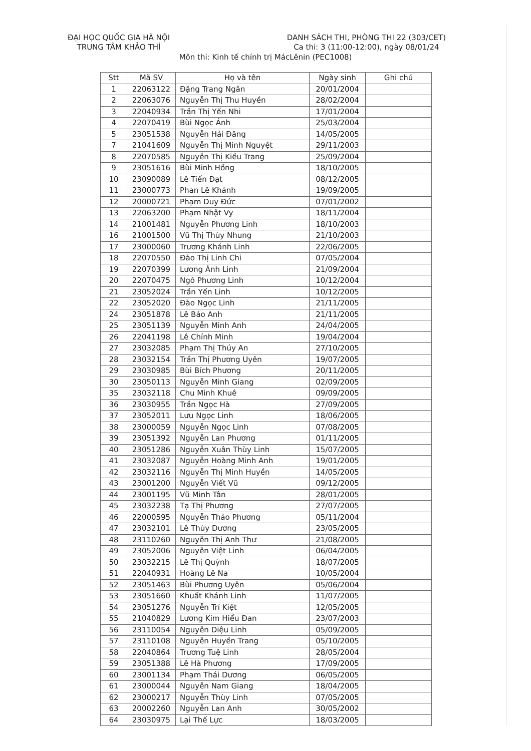ĐẠI HỌC QUỐC GIA HÀ NỘI
TRUNG TÂM KHẢO THÍ
DANH SÁCH THI, PHÒNG THI 22 (303/CET)
Ca thi: 3 (11:00-12:00), ngày 08/01/24
Môn thi: Kinh tế chính trị MácLênin (PEC1008)
| Stt | Mã SV | Họ và tên | Ngày sinh | Ghi chú |
| --- | --- | --- | --- | --- |
| 1 | 22063122 | Đặng Trang Ngân | 20/01/2004 | |
| 2 | 22063076 | Nguyễn Thị Thu Huyền | 28/02/2004 | |
| 3 | 22040934 | Trần Thị Yến Nhi | 17/01/2004 | |
| 4 | 22070419 | Bùi Ngọc Ánh | 25/03/2004 | |
| 5 | 23051538 | Nguyễn Hải Đăng | 14/05/2005 | |
| 7 | 21041609 | Nguyễn Thị Minh Nguyệt | 29/11/2003 | |
| 8 | 22070585 | Nguyễn Thị Kiều Trang | 25/09/2004 | |
| 9 | 23051616 | Bùi Minh Hồng | 18/10/2005 | |
| 10 | 23090089 | Lê Tiến Đạt | 08/12/2005 | |
| 11 | 23000773 | Phan Lê Khánh | 19/09/2005 | |
| 12 | 20000721 | Phạm Duy Đức | 07/01/2002 | |
| 13 | 22063200 | Phạm Nhật Vy | 18/11/2004 | |
| 14 | 21001481 | Nguyễn Phương Linh | 18/10/2003 | |
| 16 | 21001500 | Vũ Thị Thùy Nhung | 21/10/2003 | |
| 17 | 23000060 | Trương Khánh Linh | 22/06/2005 | |
| 18 | 22070550 | Đào Thị Linh Chi | 07/05/2004 | |
| 19 | 22070399 | Lương Ánh Linh | 21/09/2004 | |
| 20 | 22070475 | Ngô Phương Linh | 10/12/2004 | |
| 21 | 23052024 | Trần Yến Linh | 10/12/2005 | |
| 22 | 23052020 | Đào Ngọc Linh | 21/11/2005 | |
| 24 | 23051878 | Lê Bảo Anh | 21/11/2005 | |
| 25 | 23051139 | Nguyễn Minh Anh | 24/04/2005 | |
| 26 | 22041198 | Lê Chính Minh | 19/04/2004 | |
| 27 | 23032085 | Phạm Thị Thúy An | 27/10/2005 | |
| 28 | 23032154 | Trần Thị Phương Uyên | 19/07/2005 | |
| 29 | 23030985 | Bùi Bích Phương | 20/11/2005 | |
| 30 | 23050113 | Nguyễn Minh Giang | 02/09/2005 | |
| 35 | 23032118 | Chu Minh Khuê | 09/09/2005 | |
| 36 | 23030955 | Trần Ngọc Hà | 27/09/2005 | |
| 37 | 23052011 | Lưu Ngọc Linh | 18/06/2005 | |
| 38 | 23000059 | Nguyễn Ngọc Linh | 07/08/2005 | |
| 39 | 23051392 | Nguyễn Lan Phương | 01/11/2005 | |
| 40 | 23051286 | Nguyễn Xuân Thùy Linh | 15/07/2005 | |
| 41 | 23032087 | Nguyễn Hoàng Minh Anh | 19/01/2005 | |
| 42 | 23032116 | Nguyễn Thị Minh Huyền | 14/05/2005 | |
| 43 | 23001200 | Nguyễn Viết Vũ | 09/12/2005 | |
| 44 | 23001195 | Vũ Minh Tân | 28/01/2005 | |
| 45 | 23032238 | Tạ Thị Phương | 27/07/2005 | |
| 46 | 22000595 | Nguyễn Thảo Phương | 05/11/2004 | |
| 47 | 23032101 | Lê Thùy Dương | 23/05/2005 | |
| 48 | 23110260 | Nguyễn Thị Anh Thư | 21/08/2005 | |
| 49 | 23052006 | Nguyễn Việt Linh | 06/04/2005 | |
| 50 | 23032215 | Lê Thị Quỳnh | 18/07/2005 | |
| 51 | 22040931 | Hoàng Lê Na | 10/05/2004 | |
| 52 | 23051463 | Bùi Phương Uyên | 05/06/2004 | |
| 53 | 23051660 | Khuất Khánh Linh | 11/07/2005 | |
| 54 | 23051276 | Nguyễn Trí Kiệt | 12/05/2005 | |
| 55 | 21040829 | Lương Kim Hiểu Đan | 23/07/2003 | |
| 56 | 23110054 | Nguyễn Diệu Linh | 05/09/2005 | |
| 57 | 23110108 | Nguyễn Huyền Trang | 05/10/2005 | |
| 58 | 22040864 | Trương Tuệ Linh | 28/05/2004 | |
| 59 | 23051388 | Lê Hà Phương | 17/09/2005 | |
| 60 | 23001134 | Phạm Thái Dương | 06/05/2005 | |
| 61 | 23000044 | Nguyễn Nam Giang | 18/04/2005 | |
| 62 | 23000217 | Nguyễn Thùy Linh | 07/05/2005 | |
| 63 | 20002260 | Nguyễn Lan Anh | 30/05/2002 | |
| 64 | 23030975 | Lại Thế Lực | 18/03/2005 | |